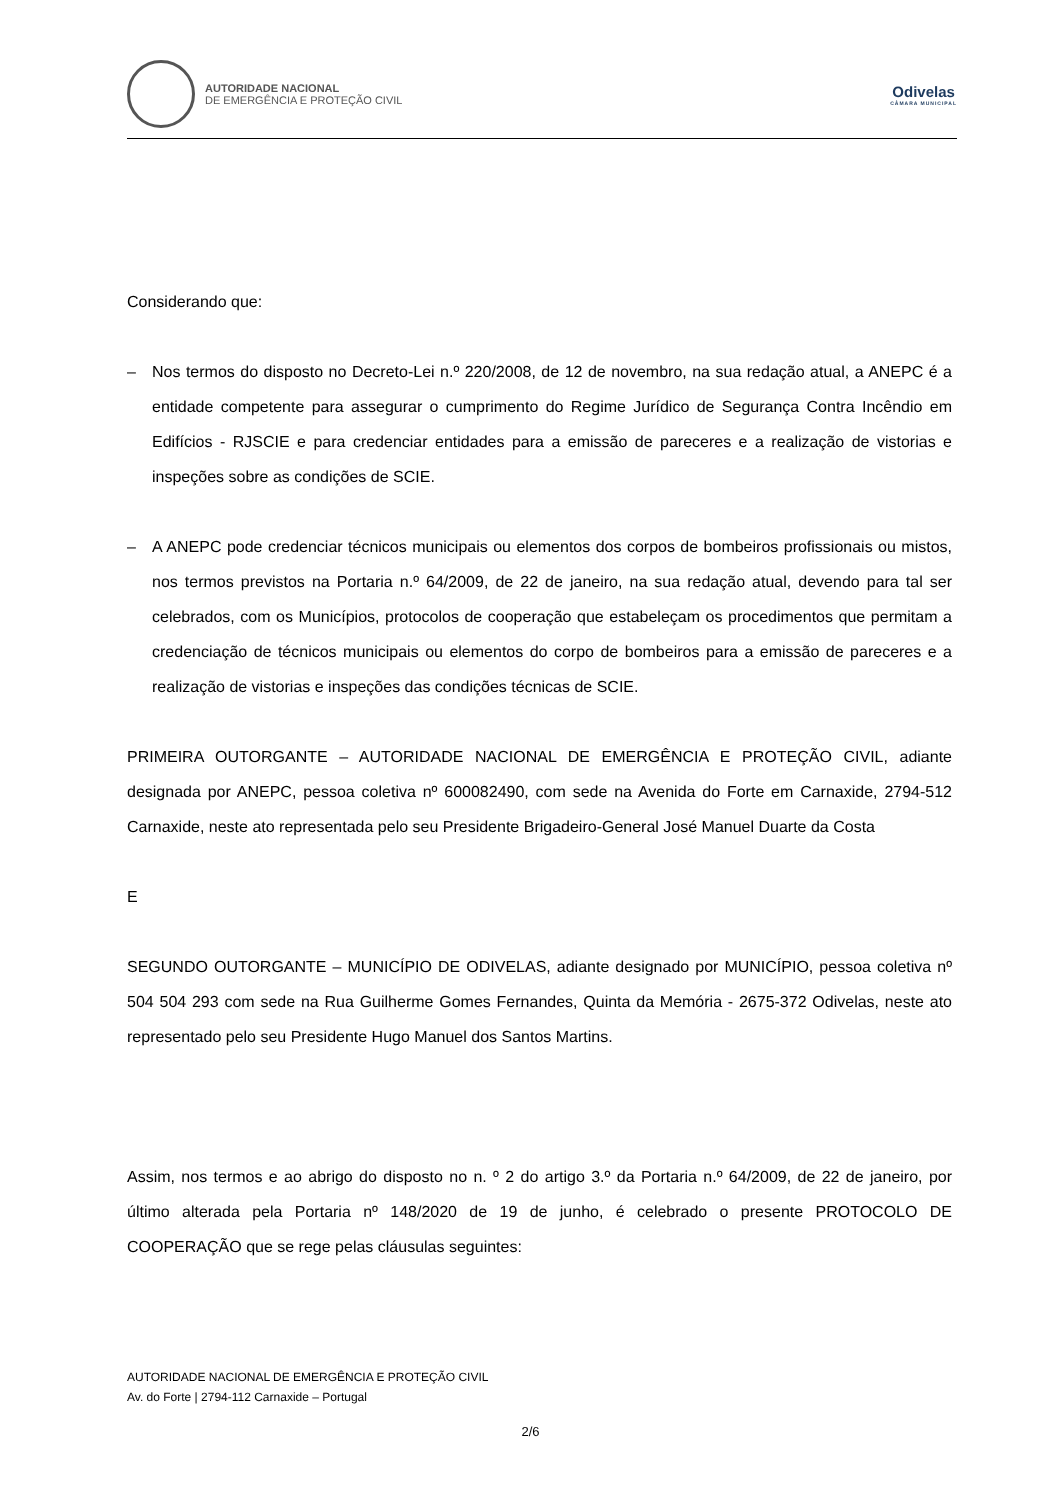AUTORIDADE NACIONAL
DE EMERGÊNCIA E PROTEÇÃO CIVIL
Odivelas
CÂMARA MUNICIPAL
Considerando que:
– Nos termos do disposto no Decreto-Lei n.º 220/2008, de 12 de novembro, na sua redação atual, a ANEPC é a entidade competente para assegurar o cumprimento do Regime Jurídico de Segurança Contra Incêndio em Edifícios - RJSCIE e para credenciar entidades para a emissão de pareceres e a realização de vistorias e inspeções sobre as condições de SCIE.
– A ANEPC pode credenciar técnicos municipais ou elementos dos corpos de bombeiros profissionais ou mistos, nos termos previstos na Portaria n.º 64/2009, de 22 de janeiro, na sua redação atual, devendo para tal ser celebrados, com os Municípios, protocolos de cooperação que estabeleçam os procedimentos que permitam a credenciação de técnicos municipais ou elementos do corpo de bombeiros para a emissão de pareceres e a realização de vistorias e inspeções das condições técnicas de SCIE.
PRIMEIRA OUTORGANTE – AUTORIDADE NACIONAL DE EMERGÊNCIA E PROTEÇÃO CIVIL, adiante designada por ANEPC, pessoa coletiva nº 600082490, com sede na Avenida do Forte em Carnaxide, 2794-512 Carnaxide, neste ato representada pelo seu Presidente Brigadeiro-General José Manuel Duarte da Costa
E
SEGUNDO OUTORGANTE – MUNICÍPIO DE ODIVELAS, adiante designado por MUNICÍPIO, pessoa coletiva nº 504 504 293 com sede na Rua Guilherme Gomes Fernandes, Quinta da Memória - 2675-372 Odivelas, neste ato representado pelo seu Presidente Hugo Manuel dos Santos Martins.
Assim, nos termos e ao abrigo do disposto no n. º 2 do artigo 3.º da Portaria n.º 64/2009, de 22 de janeiro, por último alterada pela Portaria nº 148/2020 de 19 de junho, é celebrado o presente PROTOCOLO DE COOPERAÇÃO que se rege pelas cláusulas seguintes:
AUTORIDADE NACIONAL DE EMERGÊNCIA E PROTEÇÃO CIVIL
Av. do Forte | 2794-112 Carnaxide – Portugal
2/6